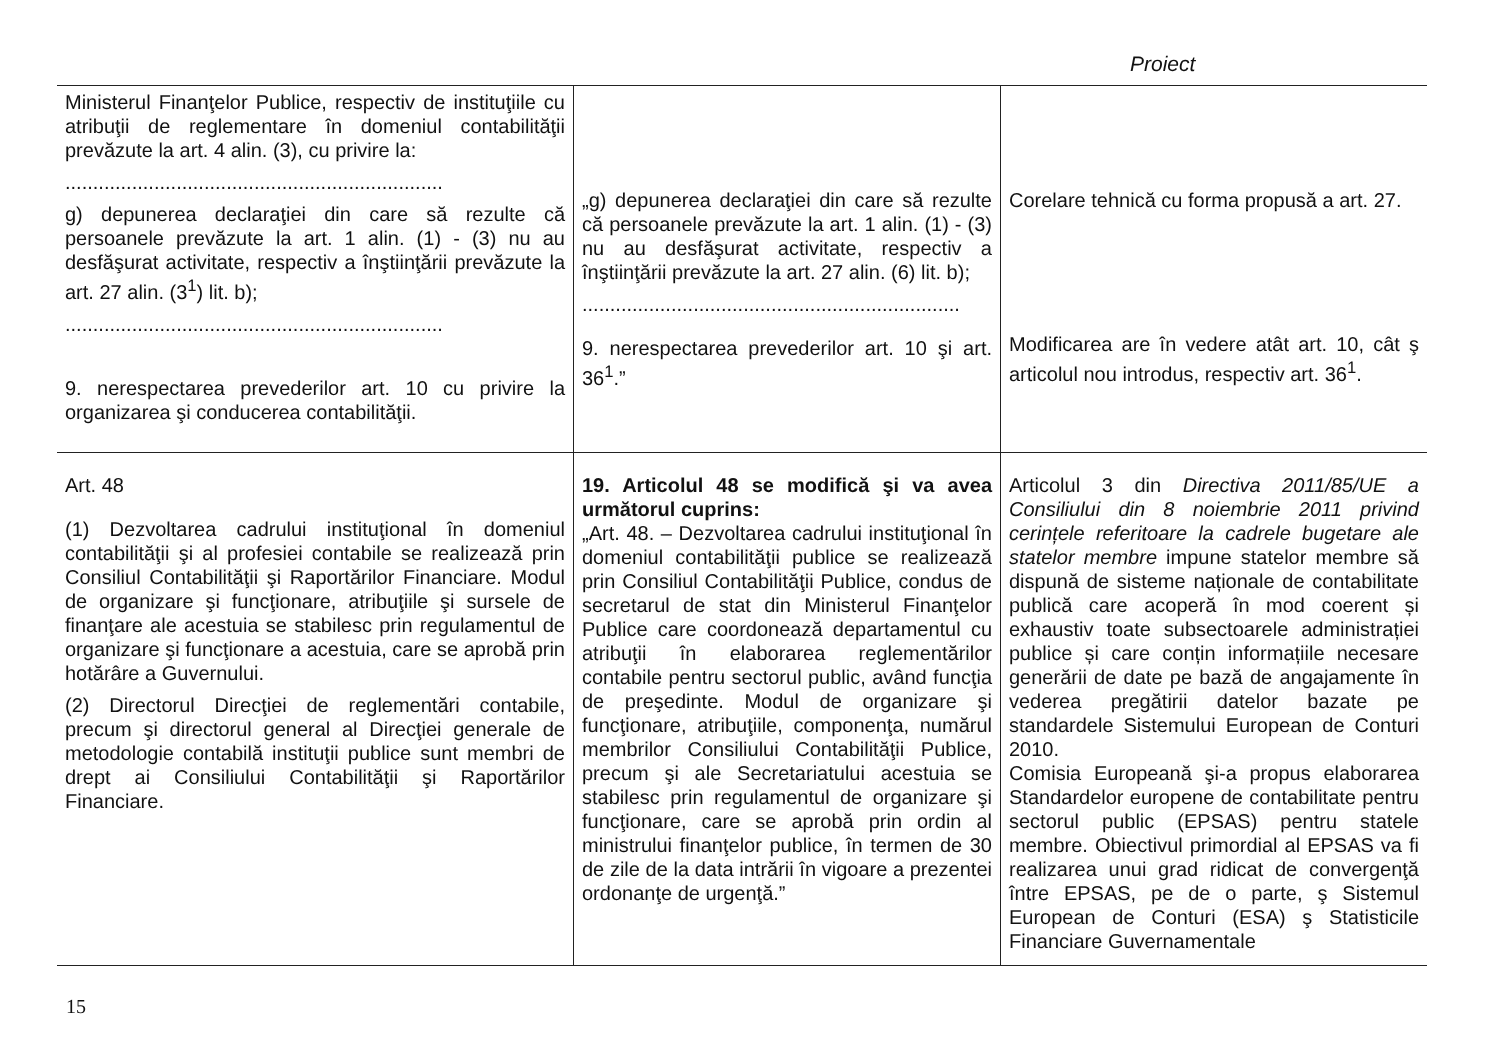Proiect
| Ministerul Finanţelor Publice, respectiv de instituţiile cu atribuţii de reglementare în domeniul contabilităţii prevăzute la art. 4 alin. (3), cu privire la: .................................................................... g) depunerea declaraţiei din care să rezulte că persoanele prevăzute la art. 1 alin. (1) - (3) nu au desfăşurat activitate, respectiv a înştiinţării prevăzute la art. 27 alin. (3<sup>1</sup>) lit. b); .................................................................... 9. nerespectarea prevederilor art. 10 cu privire la organizarea şi conducerea contabilităţii. | „g) depunerea declaraţiei din care să rezulte că persoanele prevăzute la art. 1 alin. (1) - (3) nu au desfăşurat activitate, respectiv a înştiinţării prevăzute la art. 27 alin. (6) lit. b); .................................................................... 9. nerespectarea prevederilor art. 10 şi art. 36<sup>1</sup>.” | Corelare tehnică cu forma propusă a art. 27. Modificarea are în vedere atât art. 10, cât ş articolul nou introdus, respectiv art. 36<sup>1</sup>. |
| Art. 48 (1) Dezvoltarea cadrului instituţional în domeniul contabilităţii şi al profesiei contabile se realizează prin Consiliul Contabilităţii şi Raportărilor Financiare. Modul de organizare şi funcţionare, atribuţiile şi sursele de finanţare ale acestuia se stabilesc prin regulamentul de organizare şi funcţionare a acestuia, care se aprobă prin hotărâre a Guvernului. (2) Directorul Direcţiei de reglementări contabile, precum şi directorul general al Direcţiei generale de metodologie contabilă instituţii publice sunt membri de drept ai Consiliului Contabilităţii şi Raportărilor Financiare. | 19. Articolul 48 se modifică şi va avea următorul cuprins: „Art. 48. – Dezvoltarea cadrului instituţional în domeniul contabilităţii publice se realizează prin Consiliul Contabilităţii Publice, condus de secretarul de stat din Ministerul Finanţelor Publice care coordonează departamentul cu atribuţii în elaborarea reglementărilor contabile pentru sectorul public, având funcţia de preşedinte. Modul de organizare şi funcţionare, atribuţiile, componenţa, numărul membrilor Consiliului Contabilităţii Publice, precum şi ale Secretariatului acestuia se stabilesc prin regulamentul de organizare şi funcţionare, care se aprobă prin ordin al ministrului finanţelor publice, în termen de 30 de zile de la data intrării în vigoare a prezentei ordonanţe de urgenţă.” | Articolul 3 din Directiva 2011/85/UE a Consiliului din 8 noiembrie 2011 privind cerințele referitoare la cadrele bugetare ale statelor membre impune statelor membre să dispună de sisteme naționale de contabilitate publică care acoperă în mod coerent și exhaustiv toate subsectoarele administrației publice și care conțin informațiile necesare generării de date pe bază de angajamente în vederea pregătirii datelor bazate pe standardele Sistemului European de Conturi 2010. Comisia Europeană şi-a propus elaborarea Standardelor europene de contabilitate pentru sectorul public (EPSAS) pentru statele membre. Obiectivul primordial al EPSAS va fi realizarea unui grad ridicat de convergenţă între EPSAS, pe de o parte, ş Sistemul European de Conturi (ESA) ş Statisticile Financiare Guvernamentale |
15